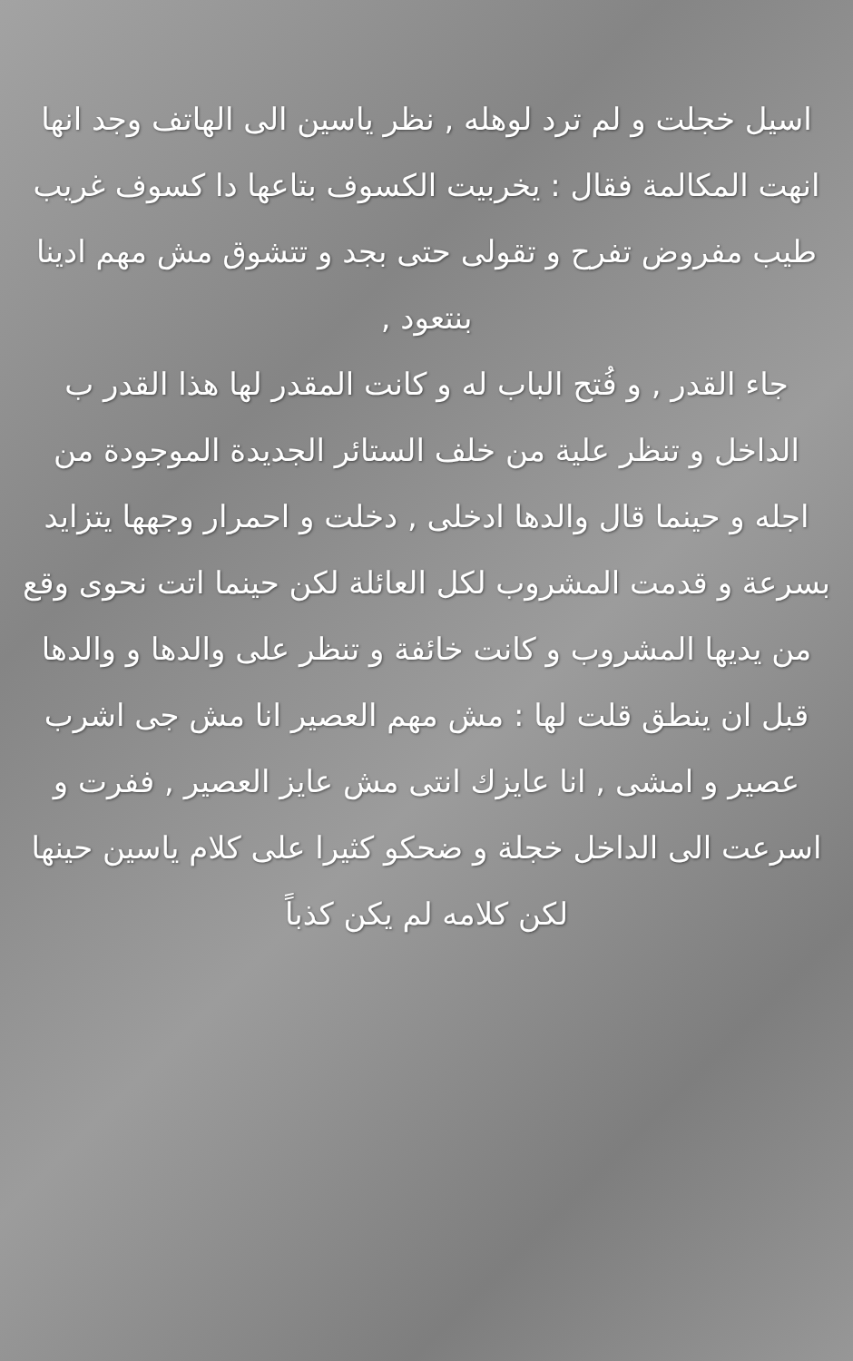اسيل خجلت و لم ترد لوهله , نظر ياسين الى الهاتف وجد انها انهت المكالمة فقال : يخربيت الكسوف بتاعها دا كسوف غريب طيب مفروض تفرح و تقولى حتى بجد و تتشوق مش مهم ادينا بنتعود ,
جاء القدر , و فُتح الباب له و كانت المقدر لها هذا القدر ب الداخل و تنظر علية من خلف الستائر الجديدة الموجودة من اجله و حينما قال والدها ادخلى , دخلت و احمرار وجهها يتزايد بسرعة و قدمت المشروب لكل العائلة لكن حينما اتت نحوى وقع من يديها المشروب و كانت خائفة و تنظر على والدها و والدها قبل ان ينطق قلت لها : مش مهم العصير انا مش جى اشرب عصير و امشى , انا عايزك انتى مش عايز العصير , ففرت و اسرعت الى الداخل خجلة و ضحكو كثيرا على كلام ياسين حينها لكن كلامه لم يكن كذباً